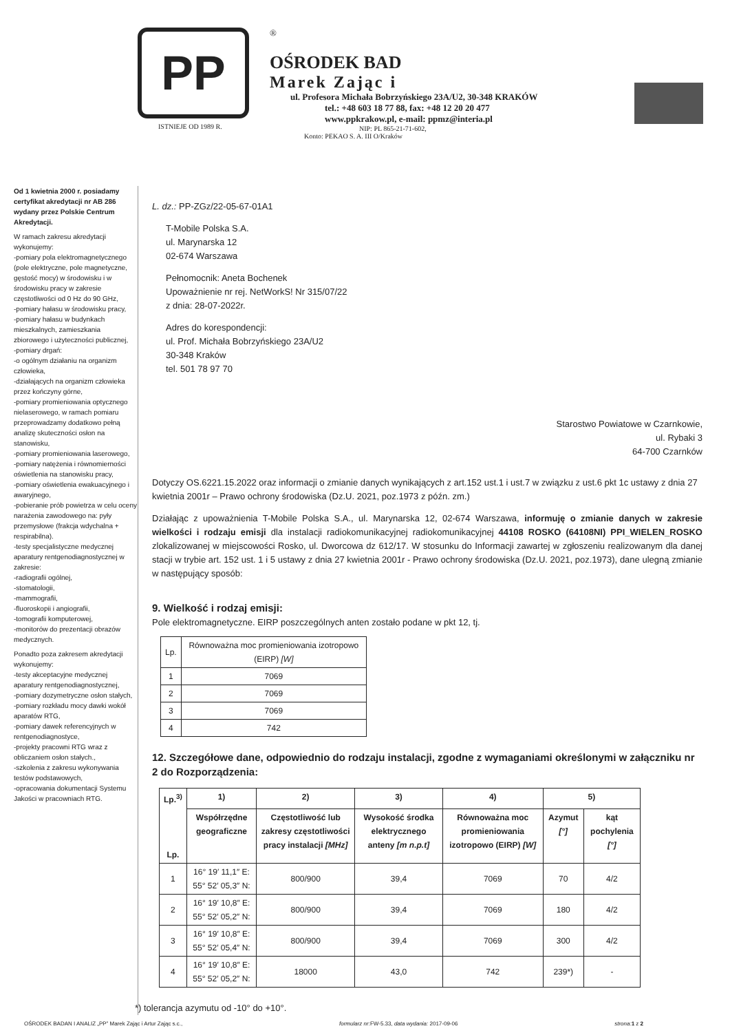PP
ISTNIEJE OD 1989 R.
®
OŚRODEK BAD
Marek Zając i
ul. Profesora Michała Bobrzyńskiego 23A/U2, 30-348 KRAKÓW
tel.: +48 603 18 77 88, fax: +48 12 20 20 477
www.ppkrakow.pl, e-mail: ppmz@interia.pl
NIP: PL 865-21-71-602,
Konto: PEKAO S. A. III O/Kraków
Od 1 kwietnia 2000 r. posiadamy certyfikat akredytacji nr AB 286 wydany przez Polskie Centrum Akredytacji.
W ramach zakresu akredytacji wykonujemy:
-pomiary pola elektromagnetycznego (pole elektryczne, pole magnetyczne, gęstość mocy) w środowisku i w środowisku pracy w zakresie częstotliwości od 0 Hz do 90 GHz,
-pomiary hałasu w środowisku pracy,
-pomiary hałasu w budynkach mieszkalnych, zamieszkania zbiorowego i użyteczności publicznej,
-pomiary drgań:
-o ogólnym działaniu na organizm człowieka,
-działających na organizm człowieka przez kończyny górne,
-pomiary promieniowania optycznego nielaserowego, w ramach pomiaru przeprowadzamy dodatkowo pełną analizę skuteczności osłon na stanowisku,
-pomiary promieniowania laserowego,
-pomiary natężenia i równomierności oświetlenia na stanowisku pracy,
-pomiary oświetlenia ewakuacyjnego i awaryjnego,
-pobieranie prób powietrza w celu oceny narażenia zawodowego na: pyły przemysłowe (frakcja wdychalna + respirabilna).
-testy specjalistyczne medycznej aparatury rentgenodiagnostycznej w zakresie:
-radiografii ogólnej,
-stomatologii,
-mammografii,
-fluoroskopii i angiografii,
-tomografii komputerowej,
-monitorów do prezentacji obrazów medycznych.
Ponadto poza zakresem akredytacji wykonujemy:
-testy akceptacyjne medycznej aparatury rentgenodiagnostycznej,
-pomiary dozymetryczne osłon stałych,
-pomiary rozkładu mocy dawki wokół aparatów RTG,
-pomiary dawek referencyjnych w rentgenodiagnostyce,
-projekty pracowni RTG wraz z obliczaniem osłon stałych.,
-szkolenia z zakresu wykonywania testów podstawowych,
-opracowania dokumentacji Systemu Jakości w pracowniach RTG.
L. dz.: PP-ZGz/22-05-67-01A1
T-Mobile Polska S.A.
ul. Marynarska 12
02-674 Warszawa
Pełnomocnik: Aneta Bochenek
Upoważnienie nr rej. NetWorkS! Nr 315/07/22
z dnia: 28-07-2022r.
Adres do korespondencji:
ul. Prof. Michała Bobrzyńskiego 23A/U2
30-348 Kraków
tel. 501 78 97 70
Starostwo Powiatowe w Czarnkowie,
ul. Rybaki 3
64-700 Czarnków
Dotyczy OS.6221.15.2022 oraz informacji o zmianie danych wynikających z art.152 ust.1 i ust.7 w związku z ust.6 pkt 1c ustawy z dnia 27 kwietnia 2001r – Prawo ochrony środowiska (Dz.U. 2021, poz.1973 z późn. zm.)
Działając z upoważnienia T-Mobile Polska S.A., ul. Marynarska 12, 02-674 Warszawa, informuję o zmianie danych w zakresie wielkości i rodzaju emisji dla instalacji radiokomunikacyjnej radiokomunikacyjnej 44108 ROSKO (64108NI) PPI_WIELEN_ROSKO zlokalizowanej w miejscowości Rosko, ul. Dworcowa dz 612/17. W stosunku do Informacji zawartej w zgłoszeniu realizowanym dla danej stacji w trybie art. 152 ust. 1 i 5 ustawy z dnia 27 kwietnia 2001r - Prawo ochrony środowiska (Dz.U. 2021, poz.1973), dane ulegną zmianie w następujący sposób:
9. Wielkość i rodzaj emisji:
Pole elektromagnetyczne. EIRP poszczególnych anten zostało podane w pkt 12, tj.
| Lp. | Równoważna moc promieniowania izotropowo (EIRP) [W] |
| --- | --- |
| 1 | 7069 |
| 2 | 7069 |
| 3 | 7069 |
| 4 | 742 |
12. Szczegółowe dane, odpowiednio do rodzaju instalacji, zgodne z wymaganiami określonymi w załączniku nr 2 do Rozporządzenia:
| Lp.<sup>3)</sup> Lp. | 1) | 2) | 3) | 4) | 5) | |
| --- | --- | --- | --- | --- | --- | --- |
| | Współrzędne geograficzne | Częstotliwość lub zakresy częstotliwości pracy instalacji [MHz] | Wysokość środka elektrycznego anteny [m n.p.t] | Równoważna moc promieniowania izotropowo (EIRP) [W] | Azymut [°] | kąt pochylenia [°] |
| 1 | 16° 19′ 11,1″ E: 55° 52′ 05,3″ N: | 800/900 | 39,4 | 7069 | 70 | 4/2 |
| 2 | 16° 19′ 10,8″ E: 55° 52′ 05,2″ N: | 800/900 | 39,4 | 7069 | 180 | 4/2 |
| 3 | 16° 19′ 10,8″ E: 55° 52′ 05,4″ N: | 800/900 | 39,4 | 7069 | 300 | 4/2 |
| 4 | 16° 19′ 10,8″ E: 55° 52′ 05,2″ N: | 18000 | 43,0 | 742 | 239*) | - |
*) tolerancja azymutu od -10° do +10°.
OŚRODEK BADAN I ANALIZ „PP” Marek Zając i Artur Zając s.c., formularz nr: FW-5.33, data wydania: 2017-09-06 strona: 1 z 2